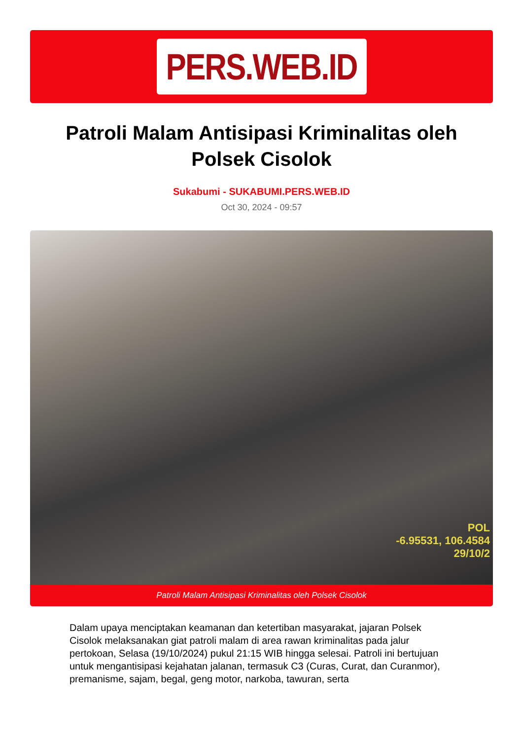PERS.WEB.ID
Patroli Malam Antisipasi Kriminalitas oleh Polsek Cisolok
Sukabumi - SUKABUMI.PERS.WEB.ID
Oct 30, 2024 - 09:57
POL
-6.95531, 106.4584
29/10/2
Patroli Malam Antisipasi Kriminalitas oleh Polsek Cisolok
Dalam upaya menciptakan keamanan dan ketertiban masyarakat, jajaran Polsek Cisolok melaksanakan giat patroli malam di area rawan kriminalitas pada jalur pertokoan, Selasa (19/10/2024) pukul 21:15 WIB hingga selesai. Patroli ini bertujuan untuk mengantisipasi kejahatan jalanan, termasuk C3 (Curas, Curat, dan Curanmor), premanisme, sajam, begal, geng motor, narkoba, tawuran, serta